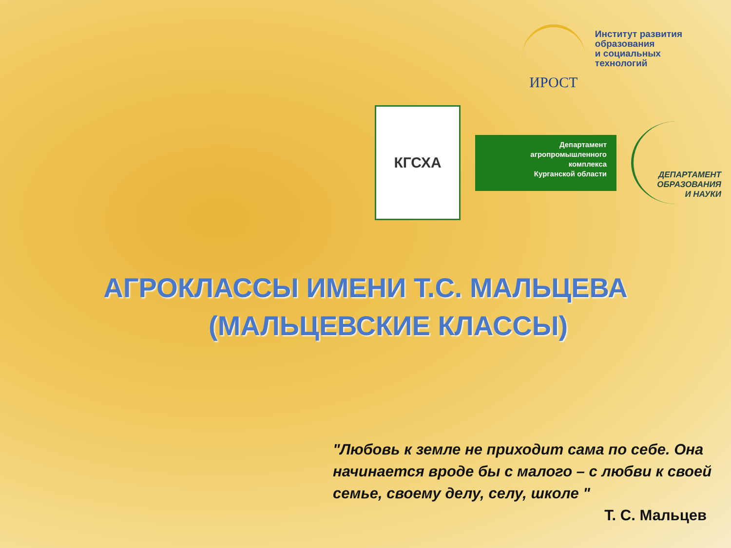ИРОСТ
Институт развития
образования
и социальных
технологий
КГСХА
Департамент
агропромышленного
комплекса
Курганской области
ДЕПАРТАМЕНТ
ОБРАЗОВАНИЯ
И НАУКИ
АГРОКЛАССЫ ИМЕНИ Т.С. МАЛЬЦЕВА
(МАЛЬЦЕВСКИЕ КЛАССЫ)
"Любовь к земле не приходит сама по себе. Она начинается вроде бы с малого – с любви к своей семье, своему делу, селу, школе "
Т. С. Мальцев